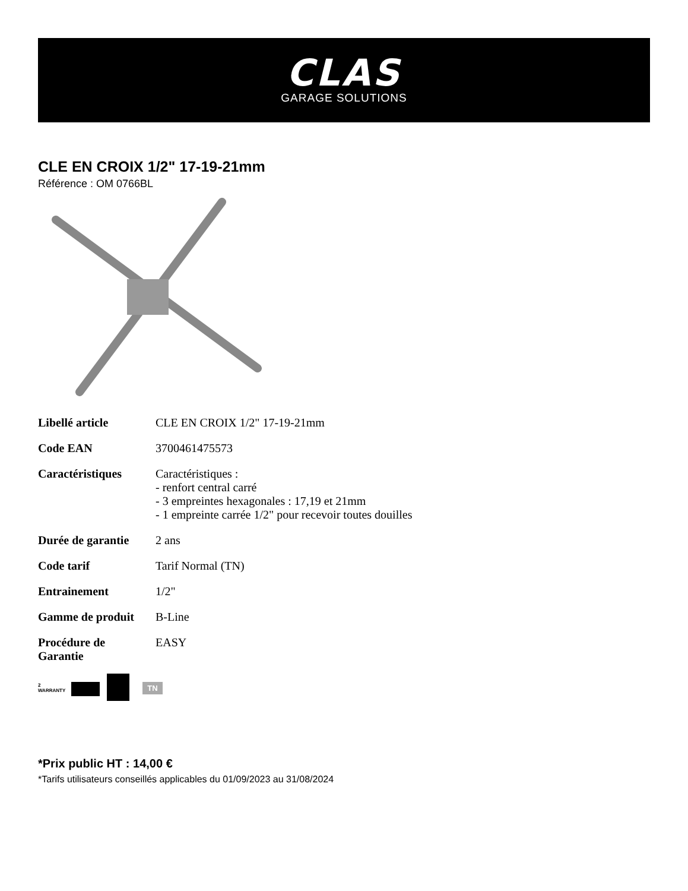CLAS
GARAGE SOLUTIONS
CLE EN CROIX 1/2" 17-19-21mm
Référence : OM 0766BL
| Libellé article | CLE EN CROIX 1/2" 17-19-21mm |
| Code EAN | 3700461475573 |
| Caractéristiques | Caractéristiques : - renfort central carré - 3 empreintes hexagonales : 17,19 et 21mm - 1 empreinte carrée 1/2" pour recevoir toutes douilles |
| Durée de garantie | 2 ans |
| Code tarif | Tarif Normal (TN) |
| Entrainement | 1/2" |
| Gamme de produit | B-Line |
| Procédure de Garantie | EASY |
2
WARRANTY TN
*Prix public HT : 14,00 €
*Tarifs utilisateurs conseillés applicables du 01/09/2023 au 31/08/2024